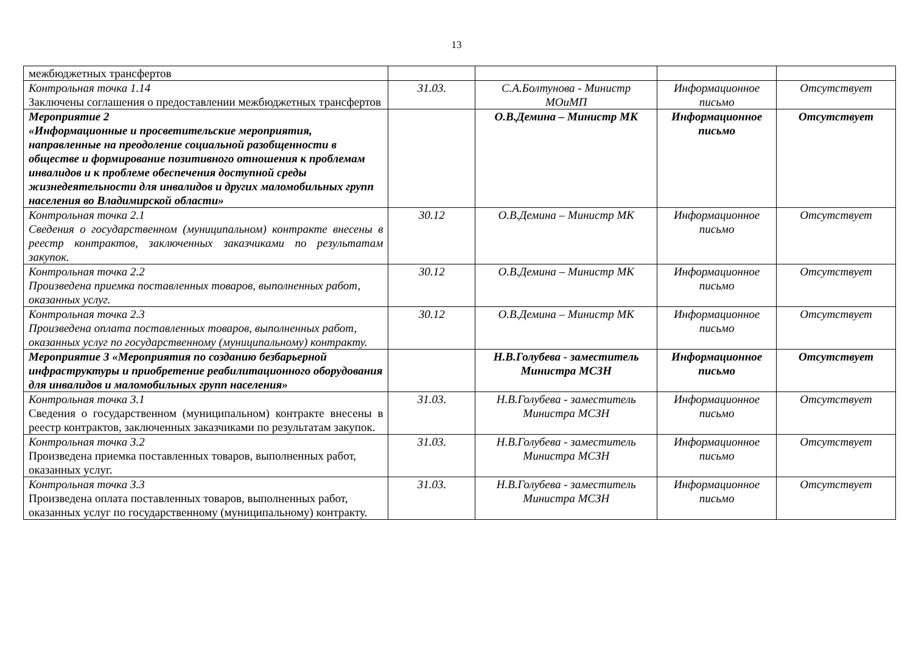13
| межбюджетных трансфертов | | | | |
| Контрольная точка 1.14 Заключены соглашения о предоставлении межбюджетных трансфертов | 31.03. | С.А.Болтунова - Министр МОиМП | Информационное письмо | Отсутствует |
| Мероприятие 2 «Информационные и просветительские мероприятия, направленные на преодоление социальной разобщенности в обществе и формирование позитивного отношения к проблемам инвалидов и к проблеме обеспечения доступной среды жизнедеятельности для инвалидов и других маломобильных групп населения во Владимирской области» | | О.В.Демина – Министр МК | Информационное письмо | Отсутствует |
| Контрольная точка 2.1 Сведения о государственном (муниципальном) контракте внесены в реестр контрактов, заключенных заказчиками по результатам закупок. | 30.12 | О.В.Демина – Министр МК | Информационное письмо | Отсутствует |
| Контрольная точка 2.2 Произведена приемка поставленных товаров, выполненных работ, оказанных услуг. | 30.12 | О.В.Демина – Министр МК | Информационное письмо | Отсутствует |
| Контрольная точка 2.3 Произведена оплата поставленных товаров, выполненных работ, оказанных услуг по государственному (муниципальному) контракту. | 30.12 | О.В.Демина – Министр МК | Информационное письмо | Отсутствует |
| Мероприятие 3 «Мероприятия по созданию безбарьерной инфраструктуры и приобретение реабилитационного оборудования для инвалидов и маломобильных групп населения» | | Н.В.Голубева - заместитель Министра МСЗН | Информационное письмо | Отсутствует |
| Контрольная точка 3.1 Сведения о государственном (муниципальном) контракте внесены в реестр контрактов, заключенных заказчиками по результатам закупок. | 31.03. | Н.В.Голубева - заместитель Министра МСЗН | Информационное письмо | Отсутствует |
| Контрольная точка 3.2 Произведена приемка поставленных товаров, выполненных работ, оказанных услуг. | 31.03. | Н.В.Голубева - заместитель Министра МСЗН | Информационное письмо | Отсутствует |
| Контрольная точка 3.3 Произведена оплата поставленных товаров, выполненных работ, оказанных услуг по государственному (муниципальному) контракту. | 31.03. | Н.В.Голубева - заместитель Министра МСЗН | Информационное письмо | Отсутствует |